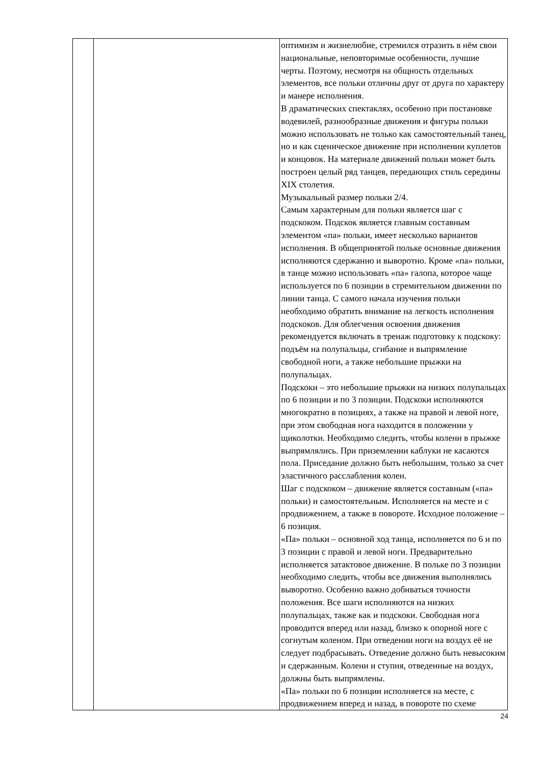| | | оптимизм и жизнелюбие, стремился отразить в нём свои национальные, неповторимые особенности, лучшие черты. Поэтому, несмотря на общность отдельных элементов, все польки отличны друг от друга по характеру и манере исполнения. В драматических спектаклях, особенно при постановке водевилей, разнообразные движения и фигуры польки можно использовать не только как самостоятельный танец, но и как сценическое движение при исполнении куплетов и концовок. На материале движений польки может быть построен целый ряд танцев, передающих стиль середины XIX столетия. Музыкальный размер польки 2/4. Самым характерным для польки является шаг с подскоком. Подскок является главным составным элементом «па» польки, имеет несколько вариантов исполнения. В общепринятой польке основные движения исполняются сдержанно и выворотно. Кроме «па» польки, в танце можно использовать «па» галопа, которое чаще используется по 6 позиции в стремительном движении по линии танца. С самого начала изучения польки необходимо обратить внимание на легкость исполнения подскоков. Для облегчения освоения движения рекомендуется включать в тренаж подготовку к подскоку: подъём на полупальцы, сгибание и выпрямление свободной ноги, а также небольшие прыжки на полупальцах. Подскоки – это небольшие прыжки на низких полупальцах по 6 позиции и по 3 позиции. Подскоки исполняются многократно в позициях, а также на правой и левой ноге, при этом свободная нога находится в положении у щиколотки. Необходимо следить, чтобы колени в прыжке выпрямлялись. При приземлении каблуки не касаются пола. Приседание должно быть небольшим, только за счет эластичного расслабления колен. Шаг с подскоком – движение является составным («па» польки) и самостоятельным. Исполняется на месте и с продвижением, а также в повороте. Исходное положение – 6 позиция. «Па» польки – основной ход танца, исполняется по 6 и по 3 позиции с правой и левой ноги. Предварительно исполняется затактовое движение. В польке по 3 позиции необходимо следить, чтобы все движения выполнялись выворотно. Особенно важно добиваться точности положения. Все шаги исполняются на низких полупальцах, также как и подскоки. Свободная нога проводится вперед или назад, близко к опорной ноге с согнутым коленом. При отведении ноги на воздух её не следует подбрасывать. Отведение должно быть невысоким и сдержанным. Колени и ступня, отведенные на воздух, должны быть выпрямлены. «Па» польки по 6 позиции исполняется на месте, с продвижением вперед и назад, в повороте по схеме |
24